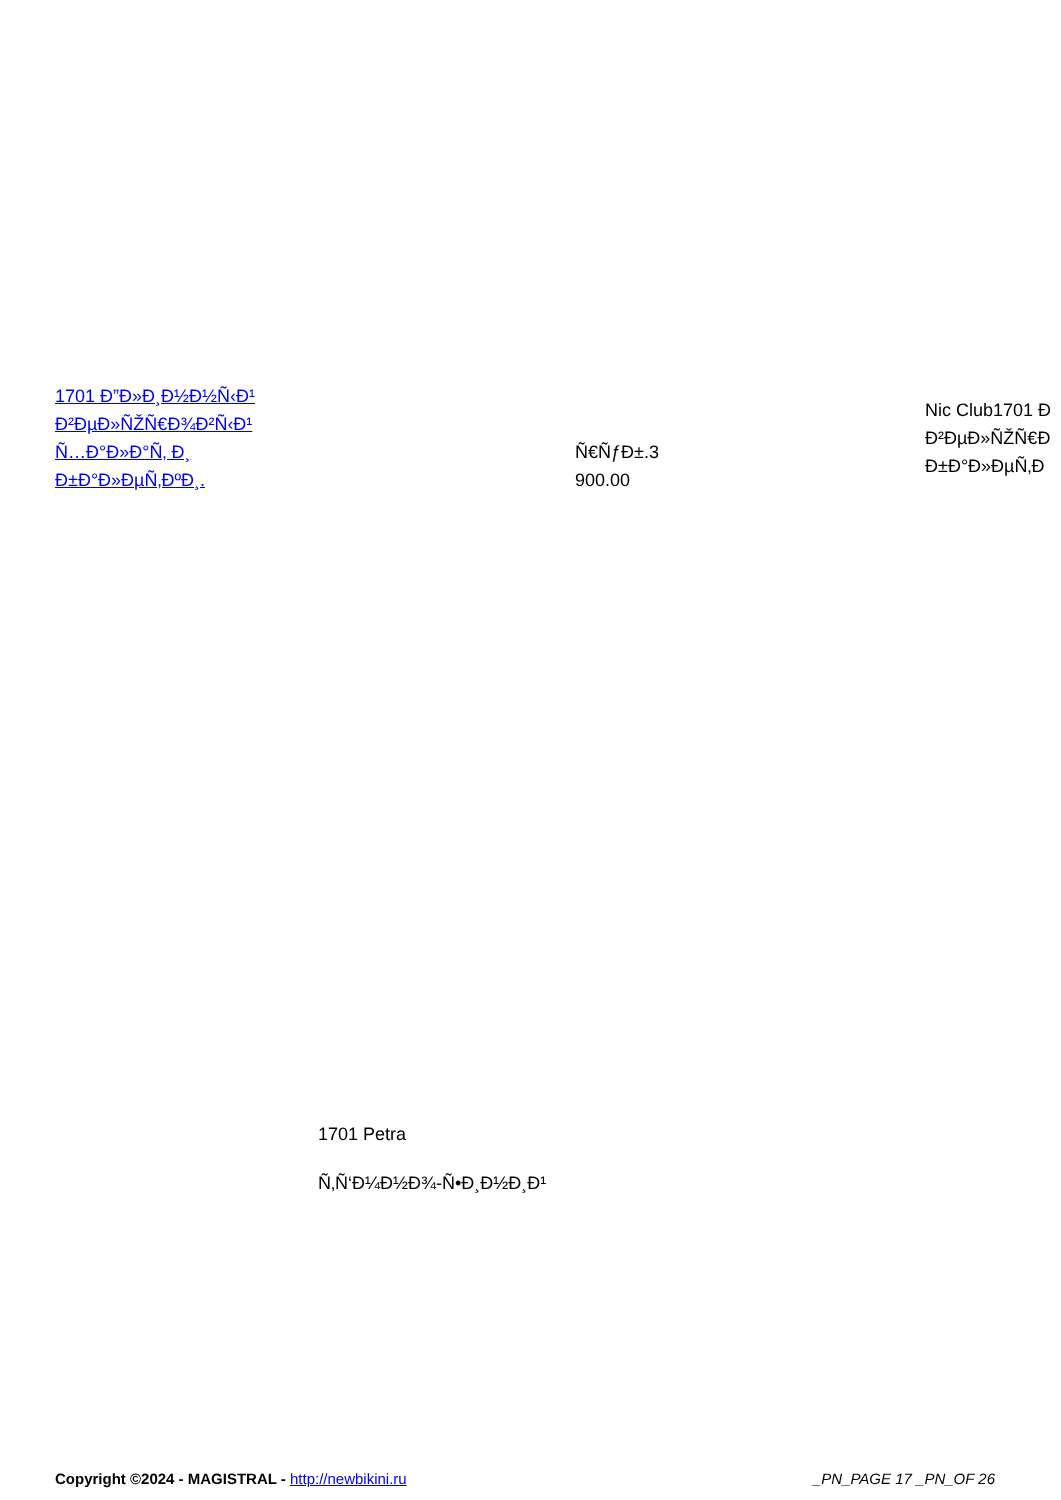| 1701 Ð”Ð»Ð¸Ð½Ð½Ñ‹Ð¹ Ð²ÐµÐ»ÑŽÑ€Ð¾Ð²Ñ‹Ð¹ Ñ…Ð°Ð»Ð°Ñ‚ Ð¸ Ð±Ð°Ð»ÐµÑ‚ÐºÐ¸. | Ñ€ÑƒÐ±.3 900.00 | Nic Club1701 Ð Ð²ÐµÐ»ÑŽÑ€Ð Ð±Ð°Ð»ÐµÑ‚Ð |
1701 Petra
Ñ‚Ñ‘Ð¼Ð½Ð¾-Ñ•Ð¸Ð½Ð¸Ð¹
Copyright ©2024 - MAGISTRAL - http://newbikini.ru
_PN_PAGE 17 _PN_OF 26